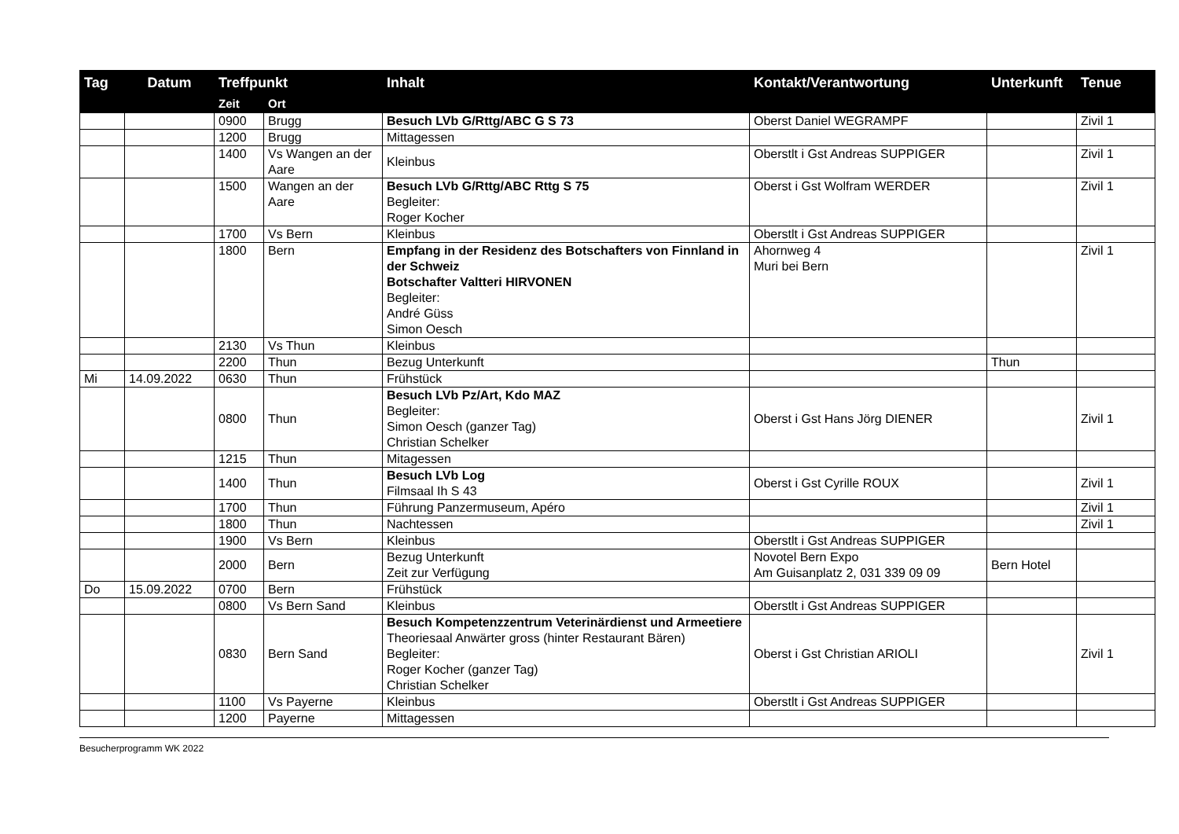| Tag | Datum | Treffpunkt | | Inhalt | Kontakt/Verantwortung | Unterkunft | Tenue |
| --- | --- | --- | --- | --- | --- | --- | --- |
| | | Zeit | Ort | | | | |
| | | 0900 | Brugg | Besuch LVb G/Rttg/ABC G S 73 | Oberst Daniel WEGRAMPF | | Zivil 1 |
| | | 1200 | Brugg | Mittagessen | | | |
| | | 1400 | Vs Wangen an der Aare | Kleinbus | Oberstlt i Gst Andreas SUPPIGER | | Zivil 1 |
| | | 1500 | Wangen an der Aare | Besuch LVb G/Rttg/ABC Rttg S 75 Begleiter: Roger Kocher | Oberst i Gst Wolfram WERDER | | Zivil 1 |
| | | 1700 | Vs Bern | Kleinbus | Oberstlt i Gst Andreas SUPPIGER | | |
| | | 1800 | Bern | Empfang in der Residenz des Botschafters von Finnland in der Schweiz Botschafter Valtteri HIRVONEN Begleiter: André Güss Simon Oesch | Ahornweg 4 Muri bei Bern | | Zivil 1 |
| | | 2130 | Vs Thun | Kleinbus | | | |
| | | 2200 | Thun | Bezug Unterkunft | | Thun | |
| Mi | 14.09.2022 | 0630 | Thun | Frühstück | | | |
| | | 0800 | Thun | Besuch LVb Pz/Art, Kdo MAZ Begleiter: Simon Oesch (ganzer Tag) Christian Schelker | Oberst i Gst Hans Jörg DIENER | | Zivil 1 |
| | | 1215 | Thun | Mitagessen | | | |
| | | 1400 | Thun | Besuch LVb Log Filmsaal Ih S 43 | Oberst i Gst Cyrille ROUX | | Zivil 1 |
| | | 1700 | Thun | Führung Panzermuseum, Apéro | | | Zivil 1 |
| | | 1800 | Thun | Nachtessen | | | Zivil 1 |
| | | 1900 | Vs Bern | Kleinbus | Oberstlt i Gst Andreas SUPPIGER | | |
| | | 2000 | Bern | Bezug Unterkunft Zeit zur Verfügung | Novotel Bern Expo Am Guisanplatz 2, 031 339 09 09 | Bern Hotel | |
| Do | 15.09.2022 | 0700 | Bern | Frühstück | | | |
| | | 0800 | Vs Bern Sand | Kleinbus | Oberstlt i Gst Andreas SUPPIGER | | |
| | | 0830 | Bern Sand | Besuch Kompetenzzentrum Veterinärdienst und Armeetiere Theoriesaal Anwärter gross (hinter Restaurant Bären) Begleiter: Roger Kocher (ganzer Tag) Christian Schelker | Oberst i Gst Christian ARIOLI | | Zivil 1 |
| | | 1100 | Vs Payerne | Kleinbus | Oberstlt i Gst Andreas SUPPIGER | | |
| | | 1200 | Payerne | Mittagessen | | | |
Besucherprogramm WK 2022